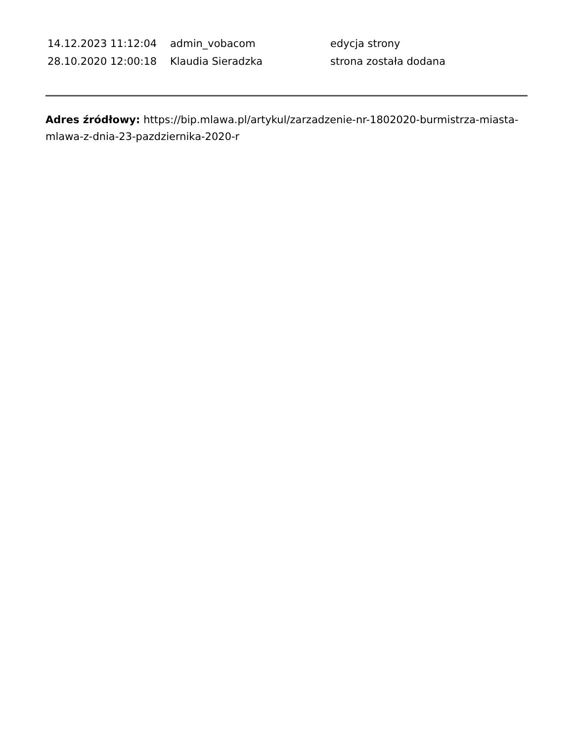| 14.12.2023 11:12:04 | admin_vobacom | edycja strony |
| 28.10.2020 12:00:18 | Klaudia Sieradzka | strona została dodana |
Adres źródłowy: https://bip.mlawa.pl/artykul/zarzadzenie-nr-1802020-burmistrza-miasta-mlawa-z-dnia-23-pazdziernika-2020-r